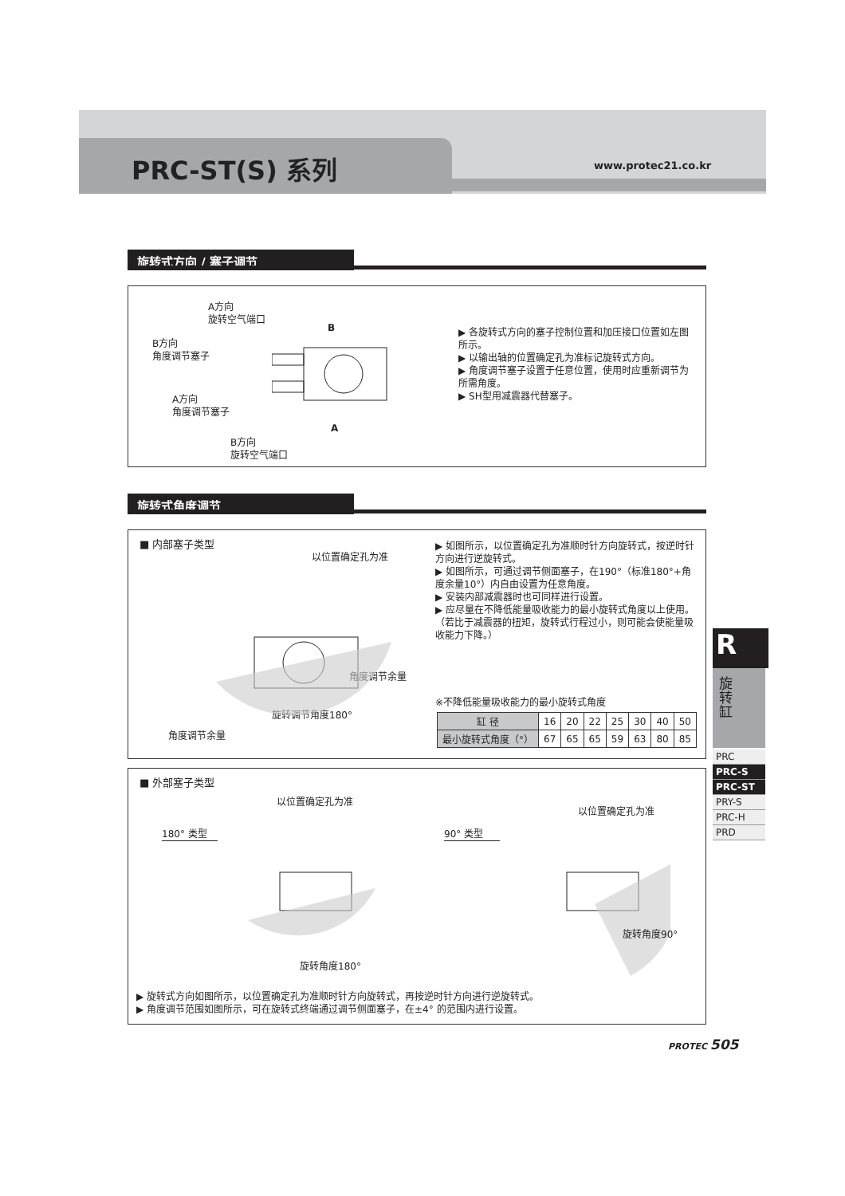PRC-ST(S) 系列 www.protec21.co.kr
旋转式方向 / 塞子调节
A方向
旋转空气端口
B方向
角度调节塞子
A方向
角度调节塞子
B方向
旋转空气端口
B
A
▶ 各旋转式方向的塞子控制位置和加压接口位置如左图所示。
▶ 以输出轴的位置确定孔为准标记旋转式方向。
▶ 角度调节塞子设置于任意位置，使用时应重新调节为所需角度。
▶ SH型用减震器代替塞子。
旋转式角度调节
■ 内部塞子类型
以位置确定孔为准
角度调节余量
角度调节余量
旋转调节角度180°
▶ 如图所示，以位置确定孔为准顺时针方向旋转式，按逆时针方向进行逆旋转式。
▶ 如图所示，可通过调节侧面塞子，在190°（标准180°+角度余量10°）内自由设置为任意角度。
▶ 安装内部减震器时也可同样进行设置。
▶ 应尽量在不降低能量吸收能力的最小旋转式角度以上使用。
（若比于减震器的扭矩，旋转式行程过小，则可能会使能量吸收能力下降。）
※不降低能量吸收能力的最小旋转式角度
| 缸 径 | 16 | 20 | 22 | 25 | 30 | 40 | 50 |
| 最小旋转式角度（°） | 67 | 65 | 65 | 59 | 63 | 80 | 85 |
■ 外部塞子类型
以位置确定孔为准
以位置确定孔为准
180° 类型 90° 类型
旋转角度180°
旋转角度90°
▶ 旋转式方向如图所示，以位置确定孔为准顺时针方向旋转式，再按逆时针方向进行逆旋转式。
▶ 角度调节范围如图所示，可在旋转式终端通过调节侧面塞子，在±4° 的范围内进行设置。
R
旋
转
缸
PRC
PRC-S
PRC-ST
PRY-S
PRC-H
PRD
PROTEC 505